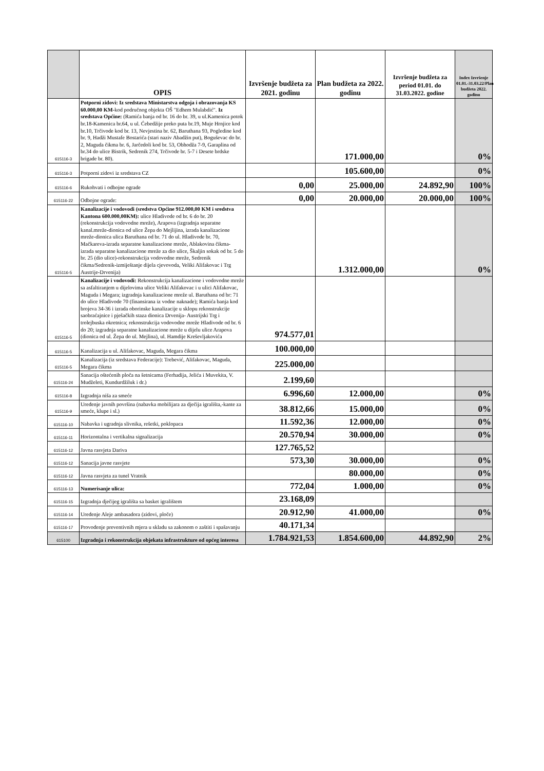| | OPIS | Izvršenje budžeta za 2021. godinu | Plan budžeta za 2022. godinu | Izvršenje budžeta za period 01.01. do 31.03.2022. godine | Index Izvršenje 01.01.-31.03.22/Plan budžeta 2022. godinu |
| --- | --- | --- | --- | --- | --- |
| 615116-3 | Potporni zidovi: Iz sredstava Ministarstva odgoja i obrazovanja KS 60.000,00 KM- kod područnog objekta OŠ "Edhem Mulabdić". Iz sredstava Općine: (Ramića banja od br. 16 do br. 39, u ul.Kamenica potok br.18-Kamenica br.64, u ul. Ćebedžije preko puta br.19, Muje Hrnjice kod br.10, Trčivode kod br. 13, Nevjestina br. 62, Baruthana 93, Pogledine kod br. 9, Hadži Mustafe Bostarića (stari naziv Abadžin put), Boguševac do br. 2, Maguda čikma br. 6, Jarčedoli kod br. 53, Obhodža 7-9, Garaplina od br.34 do ulice Bistrik, Sedrenik 274, Trčivode br. 5-7 i Desete brdske brigade br. 80). | | 171.000,00 | | 0% |
| 615116-3 | Potporni zidovi iz sredstava CZ | | 105.600,00 | | 0% |
| 615116-6 | Rukohvati i odbojne ograde | 0,00 | 25.000,00 | 24.892,90 | 100% |
| 615116-22 | Odbojne ograde: | 0,00 | 20.000,00 | 20.000,00 | 100% |
| 615116-5 | Kanalizacije i vodovodi (sredstva Općine 912.000,00 KM i sredstva Kantona 600.000,00KM): ulice Hladivode od br. 6 do br. 20 (rekonstrukcija vodovodne mreže), Arapova (izgradnja separatne kanal.mreže-dionica od ulice Žepa do Mejlijina, izrada kanalizacione mreže-dionica ulica Baruthana od br. 71 do ul. Hladivode br. 70, Mačkareva-izrada separatne kanalizacione mreže, Ablakovina čikma- izrada separatne kanalizacione mreže za dio ulice, Škaljin sokak od br. 5 do br. 25 (dio ulice)-rekonstrukcija vodovodne mreže, Sedrenik čikma/Sedrenik-izmiještanje dijela cjevovoda, Veliki Alifakovac i Trg Austrije-Drvenija) | | 1.312.000,00 | | 0% |
| 615116-5 | Kanalizacije i vodovodi: Rekonstrukcija kanalizacione i vodovodne mreže sa asfaltiranjem u dijelovima ulice Veliki Alifakovac i u ulici Alifakovac, Maguda i Megara; izgradnja kanalizacione mreže ul. Baruthana od br: 71 do ulice Hladivode 70 (finansirana iz vodne naknade); Ramića banja kod brojeva 34-36 i izrada oborinske kanalizacije u sklopu rekonstrukcije saobraćajnice i pješačkih staza dionica Drvenija- Austrijski Trg i trolejbuska okretnica; rekonstrukcija vodovodne mreže Hladivode od br. 6 do 20; izgradnja separatne kanalizacione mreže u dijelu ulice Arapova (dionica od ul. Žepa do ul. Mejlina), ul. Hamdije Kreševljakovića | 974.577,01 | | | |
| 615116-5 | Kanalizacija u ul. Alifakovac, Maguda, Megara čikma | 100.000,00 | | | |
| 615116-5 | Kanalizacija (iz sredstava Federacije): Trebević, Alifakovac, Maguda, Megara čikma | 225.000,00 | | | |
| 615116-24 | Sanacija oštećenih ploča na šetnicama (Ferhadija, Jelića i Muvekita, V. Mudželeti, Kundurdžiluk i dr.) | 2.199,60 | | | |
| 615116-8 | Izgradnja niša za smeće | 6.996,60 | 12.000,00 | | 0% |
| 615116-9 | Uređenje javnih površina (nabavka mobilijara za dječija igrališta,-kante za smeće, klupe i sl.) | 38.812,66 | 15.000,00 | | 0% |
| 615116-10 | Nabavka i ugradnja slivnika, rešetki, poklopaca | 11.592,36 | 12.000,00 | | 0% |
| 615116-11 | Horizontalna i vertikalna signalizacija | 20.570,94 | 30.000,00 | | 0% |
| 615116-12 | Javna rasvjeta Dariva | 127.765,52 | | | |
| 615116-12 | Sanacija javne rasvjete | 573,30 | 30.000,00 | | 0% |
| 615116-12 | Javna rasvjeta za tunel Vratnik | | 80.000,00 | | 0% |
| 615116-13 | Numerisanje ulica: | 772,04 | 1.000,00 | | 0% |
| 615116-15 | Izgradnja dječijeg igrališta sa basket igralištem | 23.168,09 | | | |
| 615116-14 | Uređenje Aleje ambasadora (zidovi, ploče) | 20.912,90 | 41.000,00 | | 0% |
| 615116-17 | Provođenje preventivnih mjera u skladu sa zakonom o zaštiti i spašavanju | 40.171,34 | | | |
| 615100 | Izgradnja i rekonstrukcija objekata infrastrukture od općeg interesa | 1.784.921,53 | 1.854.600,00 | 44.892,90 | 2% |